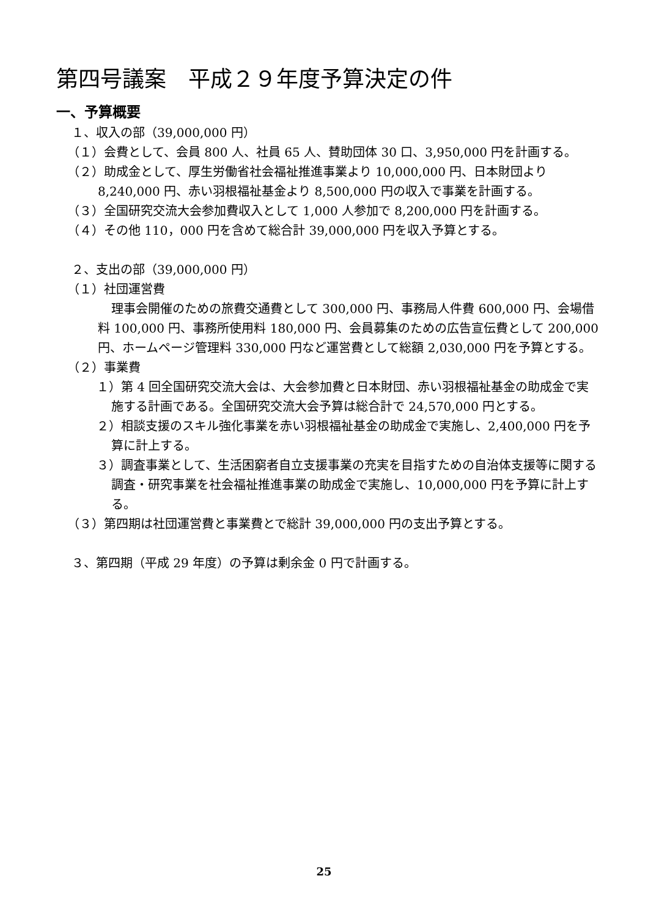第四号議案　平成２９年度予算決定の件
一、予算概要
１、収入の部（39,000,000 円）
（１）会費として、会員 800 人、社員 65 人、賛助団体 30 口、3,950,000 円を計画する。
（２）助成金として、厚生労働省社会福祉推進事業より 10,000,000 円、日本財団より 8,240,000 円、赤い羽根福祉基金より 8,500,000 円の収入で事業を計画する。
（３）全国研究交流大会参加費収入として 1,000 人参加で 8,200,000 円を計画する。
（４）その他 110，000 円を含めて総合計 39,000,000 円を収入予算とする。
２、支出の部（39,000,000 円）
（１）社団運営費
理事会開催のための旅費交通費として 300,000 円、事務局人件費 600,000 円、会場借料 100,000 円、事務所使用料 180,000 円、会員募集のための広告宣伝費として 200,000 円、ホームページ管理料 330,000 円など運営費として総額 2,030,000 円を予算とする。
（２）事業費
１）第 4 回全国研究交流大会は、大会参加費と日本財団、赤い羽根福祉基金の助成金で実施する計画である。全国研究交流大会予算は総合計で 24,570,000 円とする。
２）相談支援のスキル強化事業を赤い羽根福祉基金の助成金で実施し、2,400,000 円を予算に計上する。
３）調査事業として、生活困窮者自立支援事業の充実を目指すための自治体支援等に関する調査・研究事業を社会福祉推進事業の助成金で実施し、10,000,000 円を予算に計上する。
（３）第四期は社団運営費と事業費とで総計 39,000,000 円の支出予算とする。
３、第四期（平成 29 年度）の予算は剰余金 0 円で計画する。
25